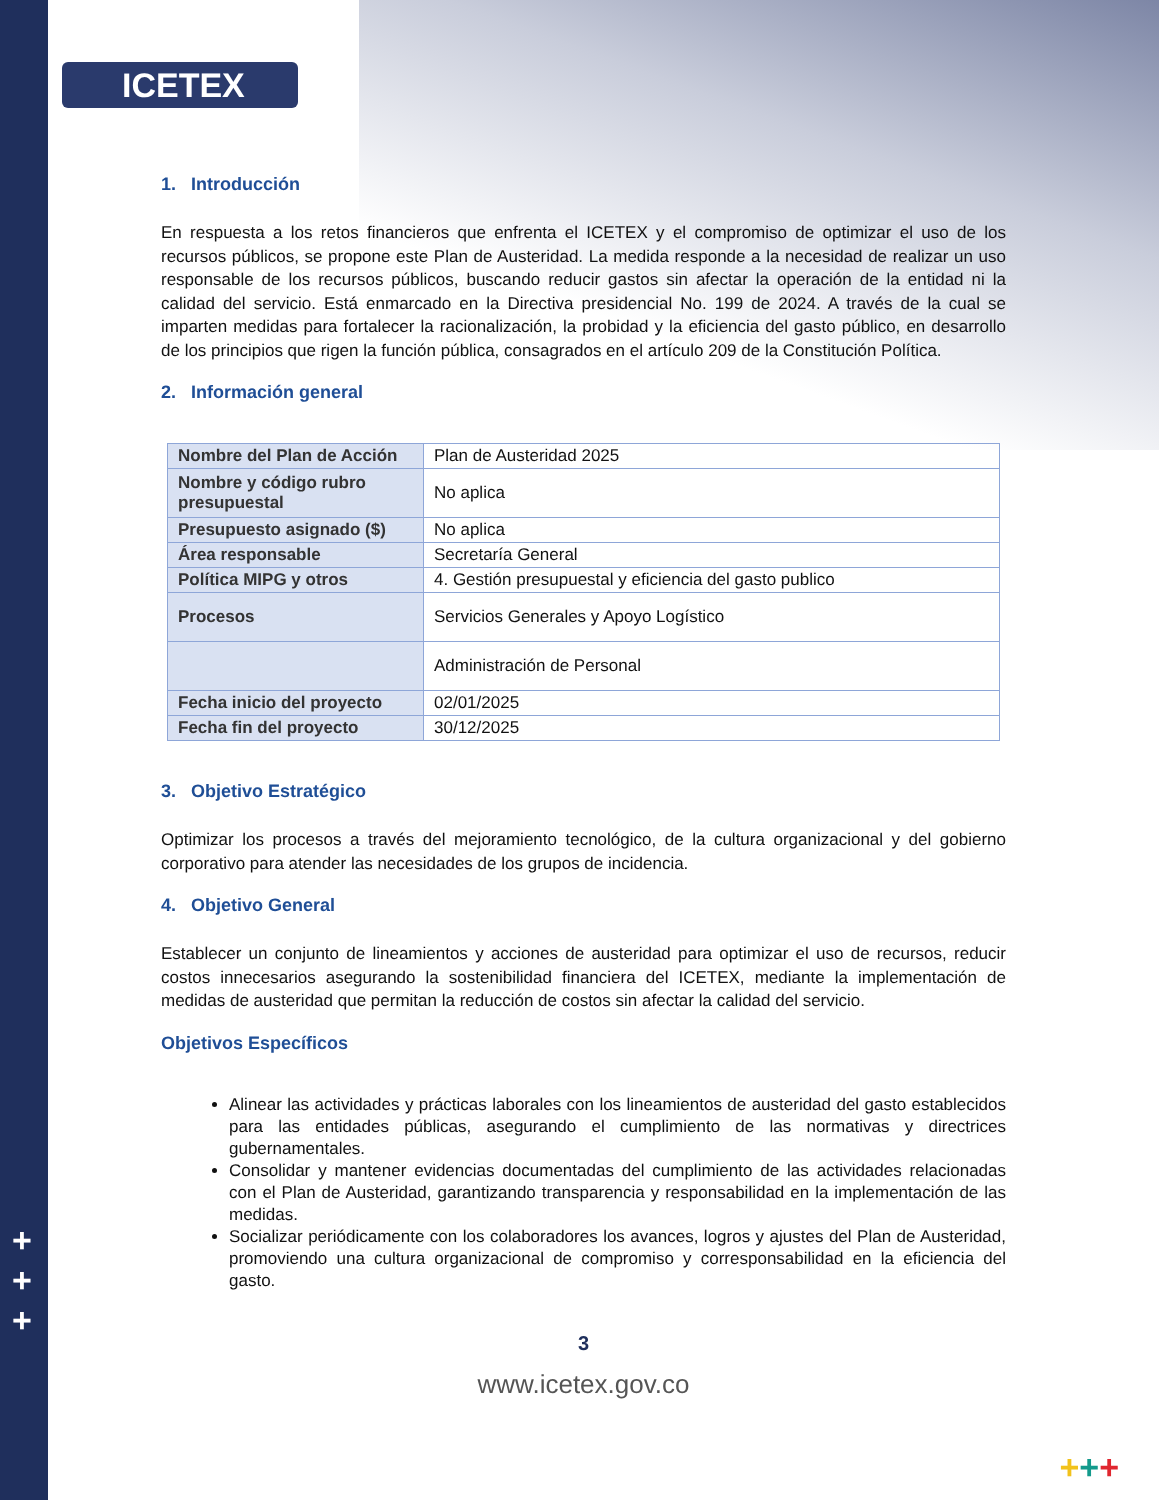ICETEX
+
+
+
+++
1. Introducción
En respuesta a los retos financieros que enfrenta el ICETEX y el compromiso de optimizar el uso de los recursos públicos, se propone este Plan de Austeridad. La medida responde a la necesidad de realizar un uso responsable de los recursos públicos, buscando reducir gastos sin afectar la operación de la entidad ni la calidad del servicio. Está enmarcado en la Directiva presidencial No. 199 de 2024. A través de la cual se imparten medidas para fortalecer la racionalización, la probidad y la eficiencia del gasto público, en desarrollo de los principios que rigen la función pública, consagrados en el artículo 209 de la Constitución Política.
2. Información general
| Nombre del Plan de Acción | Plan de Austeridad 2025 |
| Nombre y código rubro presupuestal | No aplica |
| Presupuesto asignado ($) | No aplica |
| Área responsable | Secretaría General |
| Política MIPG y otros | 4. Gestión presupuestal y eficiencia del gasto publico |
| Procesos | Servicios Generales y Apoyo Logístico |
| | Administración de Personal |
| Fecha inicio del proyecto | 02/01/2025 |
| Fecha fin del proyecto | 30/12/2025 |
3. Objetivo Estratégico
Optimizar los procesos a través del mejoramiento tecnológico, de la cultura organizacional y del gobierno corporativo para atender las necesidades de los grupos de incidencia.
4. Objetivo General
Establecer un conjunto de lineamientos y acciones de austeridad para optimizar el uso de recursos, reducir costos innecesarios asegurando la sostenibilidad financiera del ICETEX, mediante la implementación de medidas de austeridad que permitan la reducción de costos sin afectar la calidad del servicio.
Objetivos Específicos
Alinear las actividades y prácticas laborales con los lineamientos de austeridad del gasto establecidos para las entidades públicas, asegurando el cumplimiento de las normativas y directrices gubernamentales.
Consolidar y mantener evidencias documentadas del cumplimiento de las actividades relacionadas con el Plan de Austeridad, garantizando transparencia y responsabilidad en la implementación de las medidas.
Socializar periódicamente con los colaboradores los avances, logros y ajustes del Plan de Austeridad, promoviendo una cultura organizacional de compromiso y corresponsabilidad en la eficiencia del gasto.
3
www.icetex.gov.co